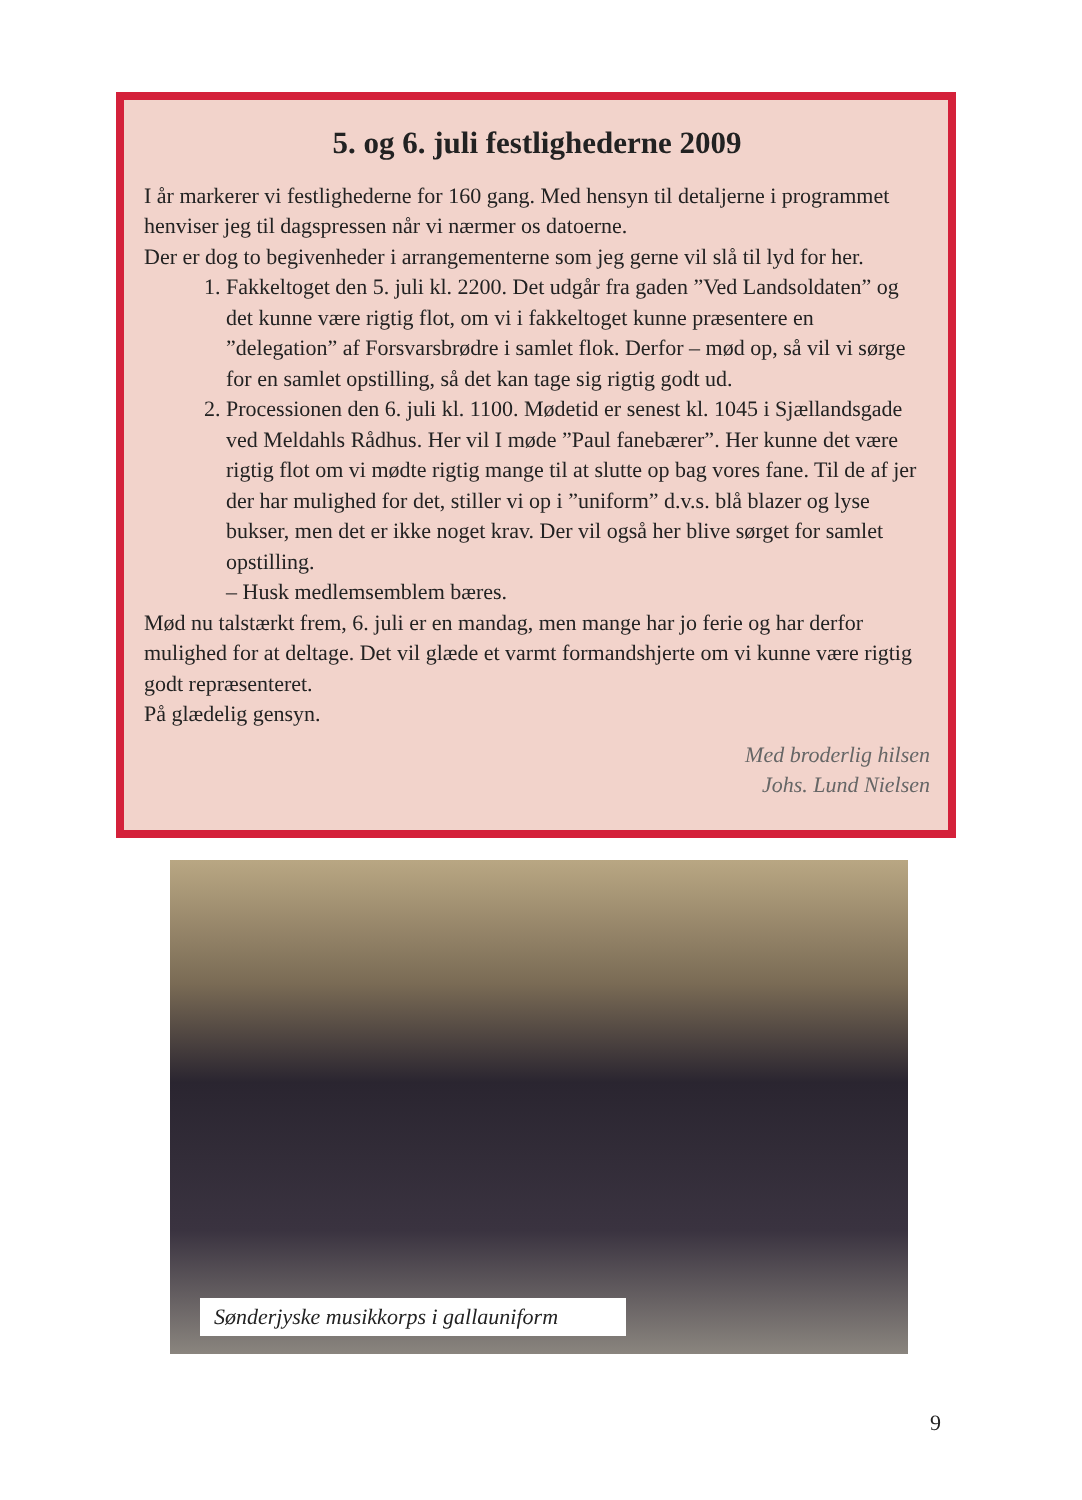5. og 6. juli festlighederne 2009
I år markerer vi festlighederne for 160 gang. Med hensyn til detaljerne i programmet henviser jeg til dagspressen når vi nærmer os datoerne.
Der er dog to begivenheder i arrangementerne som jeg gerne vil slå til lyd for her.
1. Fakkeltoget den 5. juli kl. 2200. Det udgår fra gaden ”Ved Landsoldaten” og det kunne være rigtig flot, om vi i fakkeltoget kunne præsentere en ”delegation” af Forsvarsbrødre i samlet flok. Derfor – mød op, så vil vi sørge for en samlet opstilling, så det kan tage sig rigtig godt ud.
2. Processionen den 6. juli kl. 1100. Mødetid er senest kl. 1045 i Sjællandsgade ved Meldahls Rådhus. Her vil I møde ”Paul fanebærer”. Her kunne det være rigtig flot om vi mødte rigtig mange til at slutte op bag vores fane. Til de af jer der har mulighed for det, stiller vi op i ”uniform” d.v.s. blå blazer og lyse bukser, men det er ikke noget krav. Der vil også her blive sørget for samlet opstilling.
– Husk medlemsemblem bæres.
Mød nu talstærkt frem, 6. juli er en mandag, men mange har jo ferie og har derfor mulighed for at deltage. Det vil glæde et varmt formandshjerte om vi kunne være rigtig godt repræsenteret.
På glædelig gensyn.
Med broderlig hilsen
Johs. Lund Nielsen
Sønderjyske musikkorps i gallauniform
9